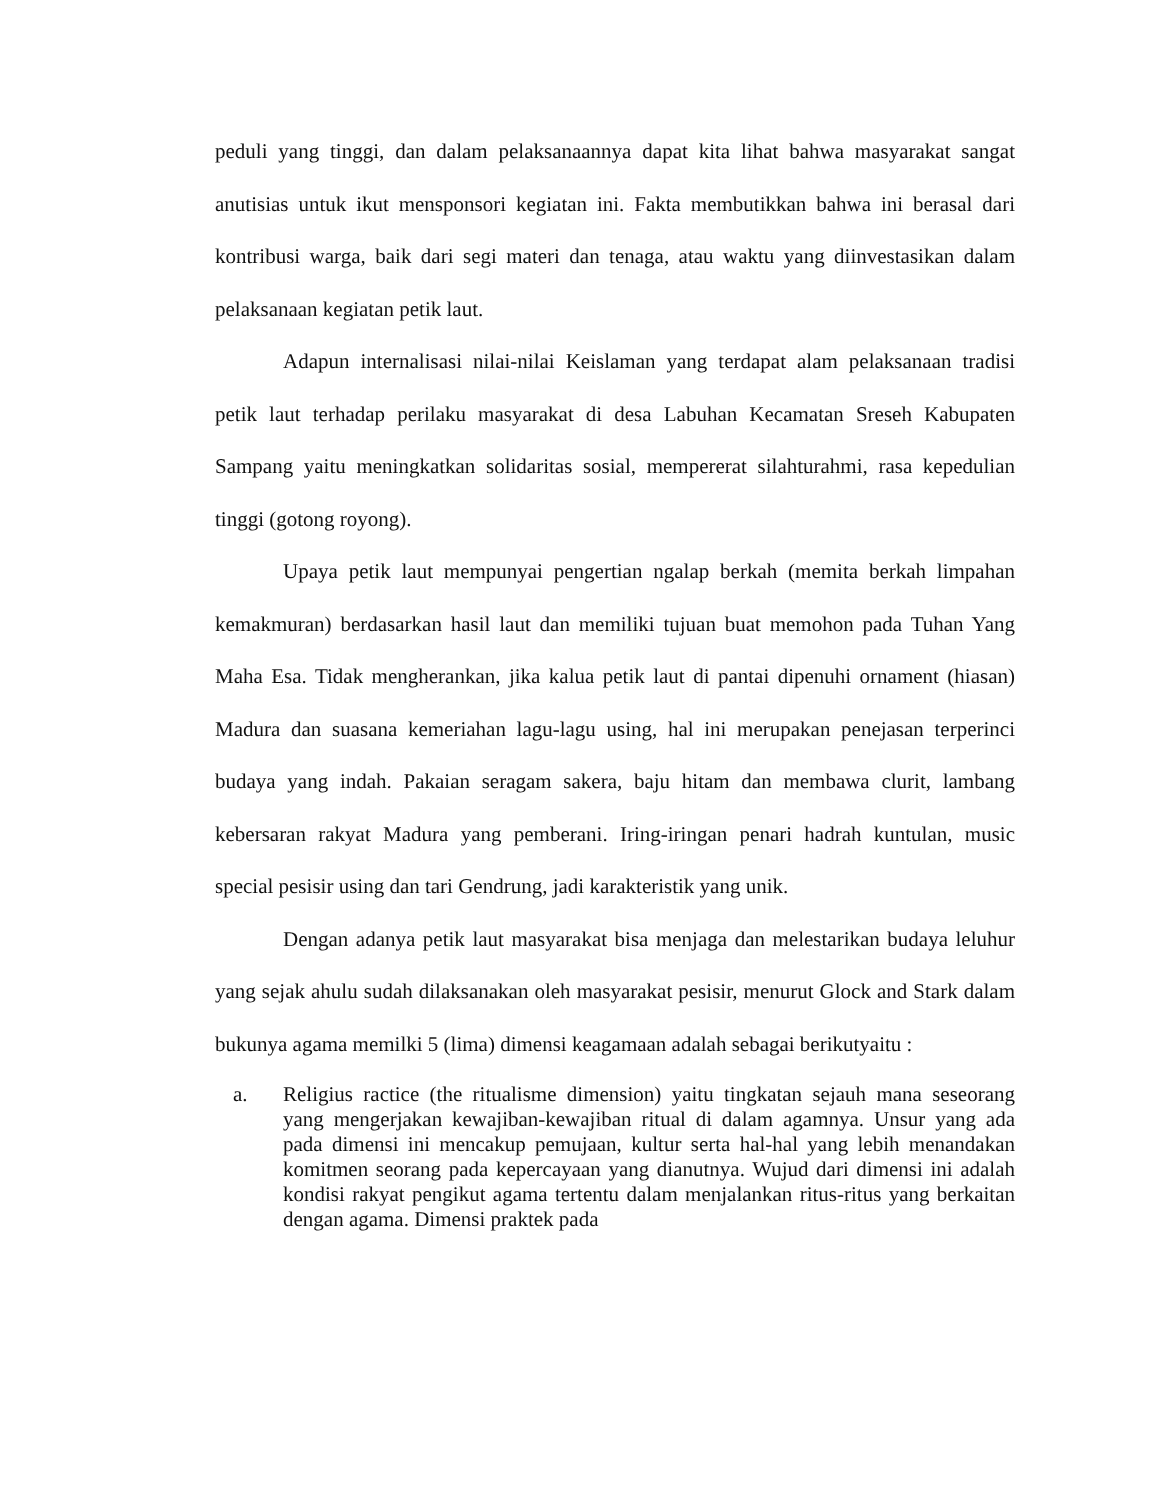peduli yang tinggi, dan dalam pelaksanaannya dapat kita lihat bahwa masyarakat sangat anutisias untuk ikut mensponsori kegiatan ini. Fakta membutikkan bahwa ini berasal dari kontribusi warga, baik dari segi materi dan tenaga, atau waktu yang diinvestasikan dalam pelaksanaan kegiatan petik laut.
Adapun internalisasi nilai-nilai Keislaman yang terdapat alam pelaksanaan tradisi petik laut terhadap perilaku masyarakat di desa Labuhan Kecamatan Sreseh Kabupaten Sampang yaitu meningkatkan solidaritas sosial, mempererat silahturahmi, rasa kepedulian tinggi (gotong royong).
Upaya petik laut mempunyai pengertian ngalap berkah (memita berkah limpahan kemakmuran) berdasarkan hasil laut dan memiliki tujuan buat memohon pada Tuhan Yang Maha Esa. Tidak mengherankan, jika kalua petik laut di pantai dipenuhi ornament (hiasan) Madura dan suasana kemeriahan lagu-lagu using, hal ini merupakan penejasan terperinci budaya yang indah. Pakaian seragam sakera, baju hitam dan membawa clurit, lambang kebersaran rakyat Madura yang pemberani. Iring-iringan penari hadrah kuntulan, music special pesisir using dan tari Gendrung, jadi karakteristik yang unik.
Dengan adanya petik laut masyarakat bisa menjaga dan melestarikan budaya leluhur yang sejak ahulu sudah dilaksanakan oleh masyarakat pesisir, menurut Glock and Stark dalam bukunya agama memilki 5 (lima) dimensi keagamaan adalah sebagai berikutyaitu :
a. Religius ractice (the ritualisme dimension) yaitu tingkatan sejauh mana seseorang yang mengerjakan kewajiban-kewajiban ritual di dalam agamnya. Unsur yang ada pada dimensi ini mencakup pemujaan, kultur serta hal-hal yang lebih menandakan komitmen seorang pada kepercayaan yang dianutnya. Wujud dari dimensi ini adalah kondisi rakyat pengikut agama tertentu dalam menjalankan ritus-ritus yang berkaitan dengan agama. Dimensi praktek pada